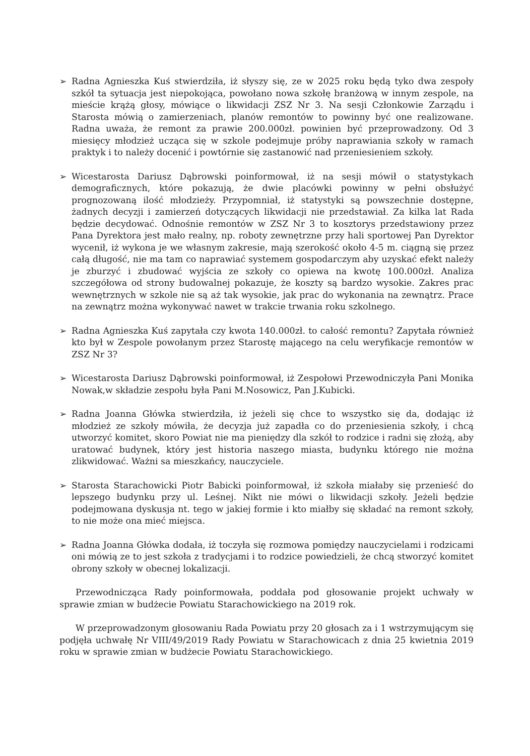➢ Radna Agnieszka Kuś stwierdziła, iż słyszy się, ze w 2025 roku będą tyko dwa zespoły szkół ta sytuacja jest niepokojąca, powołano nowa szkołę branżową w innym zespole, na mieście krążą głosy, mówiące o likwidacji ZSZ Nr 3. Na sesji Członkowie Zarządu i Starosta mówią o zamierzeniach, planów remontów to powinny być one realizowane. Radna uważa, że remont za prawie 200.000zł. powinien być przeprowadzony. Od 3 miesięcy młodzież ucząca się w szkole podejmuje próby naprawiania szkoły w ramach praktyk i to należy docenić i powtórnie się zastanowić nad przeniesieniem szkoły.
➢ Wicestarosta Dariusz Dąbrowski poinformował, iż na sesji mówił o statystykach demograficznych, które pokazują, że dwie placówki powinny w pełni obsłużyć prognozowaną ilość młodzieży. Przypomniał, iż statystyki są powszechnie dostępne, żadnych decyzji i zamierzeń dotyczących likwidacji nie przedstawiał. Za kilka lat Rada będzie decydować. Odnośnie remontów w ZSZ Nr 3 to kosztorys przedstawiony przez Pana Dyrektora jest mało realny, np. roboty zewnętrzne przy hali sportowej Pan Dyrektor wycenił, iż wykona je we własnym zakresie, mają szerokość około 4-5 m. ciągną się przez całą długość, nie ma tam co naprawiać systemem gospodarczym aby uzyskać efekt należy je zburzyć i zbudować wyjścia ze szkoły co opiewa na kwotę 100.000zł. Analiza szczegółowa od strony budowalnej pokazuje, że koszty są bardzo wysokie. Zakres prac wewnętrznych w szkole nie są aż tak wysokie, jak prac do wykonania na zewnątrz. Prace na zewnątrz można wykonywać nawet w trakcie trwania roku szkolnego.
➢ Radna Agnieszka Kuś zapytała czy kwota 140.000zł. to całość remontu? Zapytała również kto był w Zespole powołanym przez Starostę mającego na celu weryfikacje remontów w ZSZ Nr 3?
➢ Wicestarosta Dariusz Dąbrowski poinformował, iż Zespołowi Przewodniczyła Pani Monika Nowak,w składzie zespołu była Pani M.Nosowicz, Pan J.Kubicki.
➢ Radna Joanna Główka stwierdziła, iż jeżeli się chce to wszystko się da, dodając iż młodzież ze szkoły mówiła, że decyzja już zapadła co do przeniesienia szkoły, i chcą utworzyć komitet, skoro Powiat nie ma pieniędzy dla szkół to rodzice i radni się złożą, aby uratować budynek, który jest historia naszego miasta, budynku którego nie można zlikwidować. Ważni sa mieszkańcy, nauczyciele.
➢ Starosta Starachowicki Piotr Babicki poinformował, iż szkoła miałaby się przenieść do lepszego budynku przy ul. Leśnej. Nikt nie mówi o likwidacji szkoły. Jeżeli będzie podejmowana dyskusja nt. tego w jakiej formie i kto miałby się składać na remont szkoły, to nie może ona mieć miejsca.
➢ Radna Joanna Główka dodała, iż toczyła się rozmowa pomiędzy nauczycielami i rodzicami oni mówią ze to jest szkoła z tradycjami i to rodzice powiedzieli, że chcą stworzyć komitet obrony szkoły w obecnej lokalizacji.
Przewodnicząca Rady poinformowała, poddała pod głosowanie projekt uchwały w sprawie zmian w budżecie Powiatu Starachowickiego na 2019 rok.
W przeprowadzonym głosowaniu Rada Powiatu przy 20 głosach za i 1 wstrzymującym się podjęła uchwałę Nr VIII/49/2019 Rady Powiatu w Starachowicach z dnia 25 kwietnia 2019 roku w sprawie zmian w budżecie Powiatu Starachowickiego.